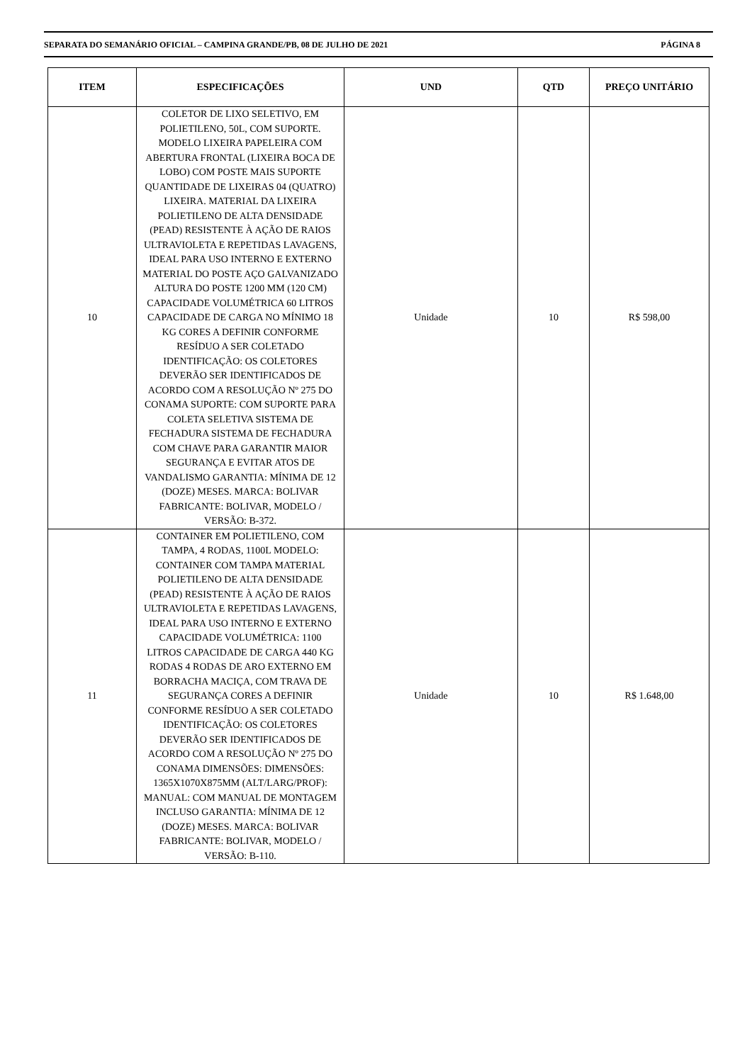SEPARATA DO SEMANÁRIO OFICIAL – CAMPINA GRANDE/PB, 08 DE JULHO DE 2021 PÁGINA 8
| ITEM | ESPECIFICAÇÕES | UND | QTD | PREÇO UNITÁRIO |
| --- | --- | --- | --- | --- |
| 10 | COLETOR DE LIXO SELETIVO, EM POLIETILENO, 50L, COM SUPORTE. MODELO LIXEIRA PAPELEIRA COM ABERTURA FRONTAL (LIXEIRA BOCA DE LOBO) COM POSTE MAIS SUPORTE QUANTIDADE DE LIXEIRAS 04 (QUATRO) LIXEIRA. MATERIAL DA LIXEIRA POLIETILENO DE ALTA DENSIDADE (PEAD) RESISTENTE À AÇÃO DE RAIOS ULTRAVIOLETA E REPETIDAS LAVAGENS, IDEAL PARA USO INTERNO E EXTERNO MATERIAL DO POSTE AÇO GALVANIZADO ALTURA DO POSTE 1200 MM (120 CM) CAPACIDADE VOLUMÉTRICA 60 LITROS CAPACIDADE DE CARGA NO MÍNIMO 18 KG CORES A DEFINIR CONFORME RESÍDUO A SER COLETADO IDENTIFICAÇÃO: OS COLETORES DEVERÃO SER IDENTIFICADOS DE ACORDO COM A RESOLUÇÃO Nº 275 DO CONAMA SUPORTE: COM SUPORTE PARA COLETA SELETIVA SISTEMA DE FECHADURA SISTEMA DE FECHADURA COM CHAVE PARA GARANTIR MAIOR SEGURANÇA E EVITAR ATOS DE VANDALISMO GARANTIA: MÍNIMA DE 12 (DOZE) MESES. MARCA: BOLIVAR FABRICANTE: BOLIVAR, MODELO / VERSÃO: B-372. | Unidade | 10 | R$ 598,00 |
| 11 | CONTAINER EM POLIETILENO, COM TAMPA, 4 RODAS, 1100L MODELO: CONTAINER COM TAMPA MATERIAL POLIETILENO DE ALTA DENSIDADE (PEAD) RESISTENTE À AÇÃO DE RAIOS ULTRAVIOLETA E REPETIDAS LAVAGENS, IDEAL PARA USO INTERNO E EXTERNO CAPACIDADE VOLUMÉTRICA: 1100 LITROS CAPACIDADE DE CARGA 440 KG RODAS 4 RODAS DE ARO EXTERNO EM BORRACHA MACIÇA, COM TRAVA DE SEGURANÇA CORES A DEFINIR CONFORME RESÍDUO A SER COLETADO IDENTIFICAÇÃO: OS COLETORES DEVERÃO SER IDENTIFICADOS DE ACORDO COM A RESOLUÇÃO Nº 275 DO CONAMA DIMENSÕES: DIMENSÕES: 1365X1070X875MM (ALT/LARG/PROF): MANUAL: COM MANUAL DE MONTAGEM INCLUSO GARANTIA: MÍNIMA DE 12 (DOZE) MESES. MARCA: BOLIVAR FABRICANTE: BOLIVAR, MODELO / VERSÃO: B-110. | Unidade | 10 | R$ 1.648,00 |